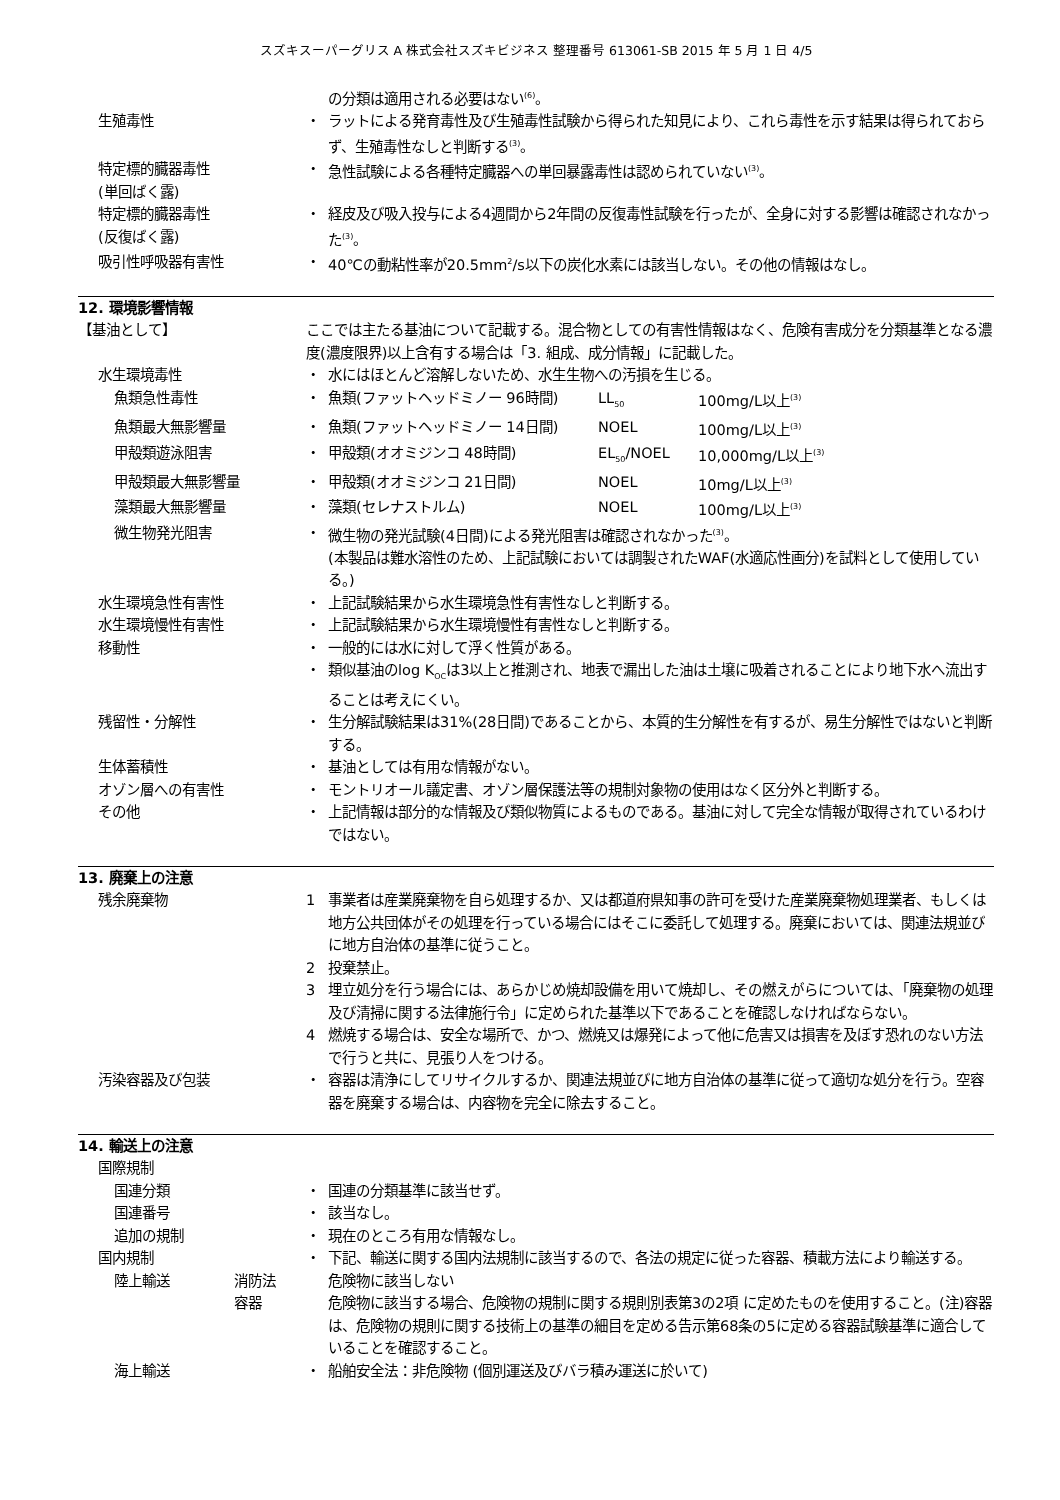スズキスーパーグリス A 株式会社スズキビジネス 整理番号 613061-SB 2015 年 5 月 1 日 4/5
の分類は適用される必要はない<sup>(6)</sup>。
生殖毒性 ・ ラットによる発育毒性及び生殖毒性試験から得られた知見により、これら毒性を示す結果は得られておらず、生殖毒性なしと判断する<sup>(3)</sup>。
特定標的臓器毒性
(単回ばく露)
・ 急性試験による各種特定臓器への単回暴露毒性は認められていない<sup>(3)</sup>。
特定標的臓器毒性
(反復ばく露)
・ 経皮及び吸入投与による4週間から2年間の反復毒性試験を行ったが、全身に対する影響は確認されなかった<sup>(3)</sup>。
吸引性呼吸器有害性 ・ 40℃の動粘性率が20.5mm<sup>2</sup>/s以下の炭化水素には該当しない。その他の情報はなし。
12. 環境影響情報
【基油として】 ここでは主たる基油について記載する。混合物としての有害性情報はなく、危険有害成分を分類基準となる濃度(濃度限界)以上含有する場合は「3. 組成、成分情報」に記載した。
水生環境毒性 ・ 水にはほとんど溶解しないため、水生生物への汚損を生じる。
魚類急性毒性 ・ 魚類(ファットヘッドミノー 96時間) LL<sub>50</sub> 100mg/L以上<sup>(3)</sup>
魚類最大無影響量 ・ 魚類(ファットヘッドミノー 14日間) NOEL 100mg/L以上<sup>(3)</sup>
甲殻類遊泳阻害 ・ 甲殻類(オオミジンコ 48時間) EL<sub>50</sub>/NOEL 10,000mg/L以上<sup>(3)</sup>
甲殻類最大無影響量 ・ 甲殻類(オオミジンコ 21日間) NOEL 10mg/L以上<sup>(3)</sup>
藻類最大無影響量 ・ 藻類(セレナストルム) NOEL 100mg/L以上<sup>(3)</sup>
微生物発光阻害 ・ 微生物の発光試験(4日間)による発光阻害は確認されなかった<sup>(3)</sup>。
(本製品は難水溶性のため、上記試験においては調製されたWAF(水適応性画分)を試料として使用している。)
水生環境急性有害性 ・ 上記試験結果から水生環境急性有害性なしと判断する。
水生環境慢性有害性 ・ 上記試験結果から水生環境慢性有害性なしと判断する。
移動性 ・ 一般的には水に対して浮く性質がある。
・ 類似基油のlog K<sub>OC</sub>は3以上と推測され、地表で漏出した油は土壌に吸着されることにより地下水へ流出することは考えにくい。
残留性・分解性 ・ 生分解試験結果は31%(28日間)であることから、本質的生分解性を有するが、易生分解性ではないと判断する。
生体蓄積性 ・ 基油としては有用な情報がない。
オゾン層への有害性 ・ モントリオール議定書、オゾン層保護法等の規制対象物の使用はなく区分外と判断する。
その他 ・ 上記情報は部分的な情報及び類似物質によるものである。基油に対して完全な情報が取得されているわけではない。
13. 廃棄上の注意
残余廃棄物 1 事業者は産業廃棄物を自ら処理するか、又は都道府県知事の許可を受けた産業廃棄物処理業者、もしくは地方公共団体がその処理を行っている場合にはそこに委託して処理する。廃棄においては、関連法規並びに地方自治体の基準に従うこと。
2 投棄禁止。
3 埋立処分を行う場合には、あらかじめ焼却設備を用いて焼却し、その燃えがらについては、「廃棄物の処理及び清掃に関する法律施行令」に定められた基準以下であることを確認しなければならない。
4 燃焼する場合は、安全な場所で、かつ、燃焼又は爆発によって他に危害又は損害を及ぼす恐れのない方法で行うと共に、見張り人をつける。
汚染容器及び包装 ・ 容器は清浄にしてリサイクルするか、関連法規並びに地方自治体の基準に従って適切な処分を行う。空容器を廃棄する場合は、内容物を完全に除去すること。
14. 輸送上の注意
国際規制
国連分類 ・ 国連の分類基準に該当せず。
国連番号 ・ 該当なし。
追加の規制 ・ 現在のところ有用な情報なし。
国内規制 ・ 下記、輸送に関する国内法規制に該当するので、各法の規定に従った容器、積載方法により輸送する。
陸上輸送 消防法 危険物に該当しない
容器 危険物に該当する場合、危険物の規制に関する規則別表第3の2項 に定めたものを使用すること。(注)容器は、危険物の規則に関する技術上の基準の細目を定める告示第68条の5に定める容器試験基準に適合していることを確認すること。
海上輸送 ・ 船舶安全法：非危険物 (個別運送及びバラ積み運送に於いて)